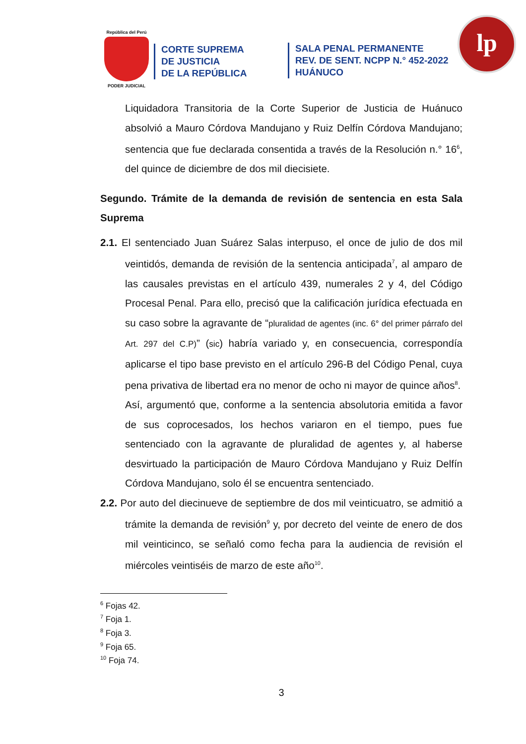República del Perú
PODER JUDICIAL
CORTE SUPREMA
DE JUSTICIA
DE LA REPÚBLICA
SALA PENAL PERMANENTE
REV. DE SENT. NCPP N.° 452-2022
HUÁNUCO
lp
Liquidadora Transitoria de la Corte Superior de Justicia de Huánuco absolvió a Mauro Córdova Mandujano y Ruiz Delfín Córdova Mandujano; sentencia que fue declarada consentida a través de la Resolución n.° 16<sup>6</sup>, del quince de diciembre de dos mil diecisiete.
Segundo. Trámite de la demanda de revisión de sentencia en esta Sala Suprema
2.1. El sentenciado Juan Suárez Salas interpuso, el once de julio de dos mil veintidós, demanda de revisión de la sentencia anticipada<sup>7</sup>, al amparo de las causales previstas en el artículo 439, numerales 2 y 4, del Código Procesal Penal. Para ello, precisó que la calificación jurídica efectuada en su caso sobre la agravante de “pluralidad de agentes (inc. 6° del primer párrafo del Art. 297 del C.P)” (sic) habría variado y, en consecuencia, correspondía aplicarse el tipo base previsto en el artículo 296-B del Código Penal, cuya pena privativa de libertad era no menor de ocho ni mayor de quince años<sup>8</sup>.
Así, argumentó que, conforme a la sentencia absolutoria emitida a favor de sus coprocesados, los hechos variaron en el tiempo, pues fue sentenciado con la agravante de pluralidad de agentes y, al haberse desvirtuado la participación de Mauro Córdova Mandujano y Ruiz Delfín Córdova Mandujano, solo él se encuentra sentenciado.
2.2. Por auto del diecinueve de septiembre de dos mil veinticuatro, se admitió a trámite la demanda de revisión<sup>9</sup> y, por decreto del veinte de enero de dos mil veinticinco, se señaló como fecha para la audiencia de revisión el miércoles veintiséis de marzo de este año<sup>10</sup>.
<sup>6</sup> Fojas 42.
<sup>7</sup> Foja 1.
<sup>8</sup> Foja 3.
<sup>9</sup> Foja 65.
<sup>10</sup> Foja 74.
3